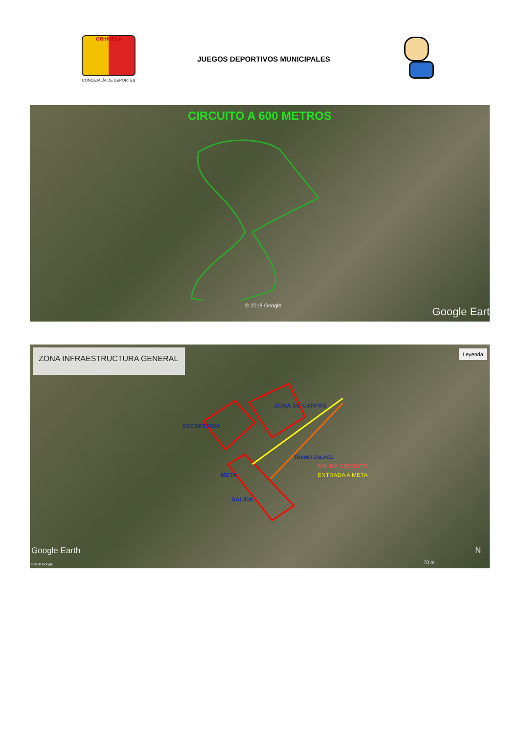ORIHUELA
CONCEJALÍA DE DEPORTES
JUEGOS DEPORTIVOS MUNICIPALES
CIRCUITO A 600 METROS
© 2018 Google Google Eart
ZONA INFRAESTRUCTURA GENERAL Leyenda
ZONA DE CARPAS
SECRETARIA
TRAMO ENLACE
SALIDA CIRCUITO
ENTRADA A META
META
SALIDA
Google Earth
©2018 Google
N
70 m